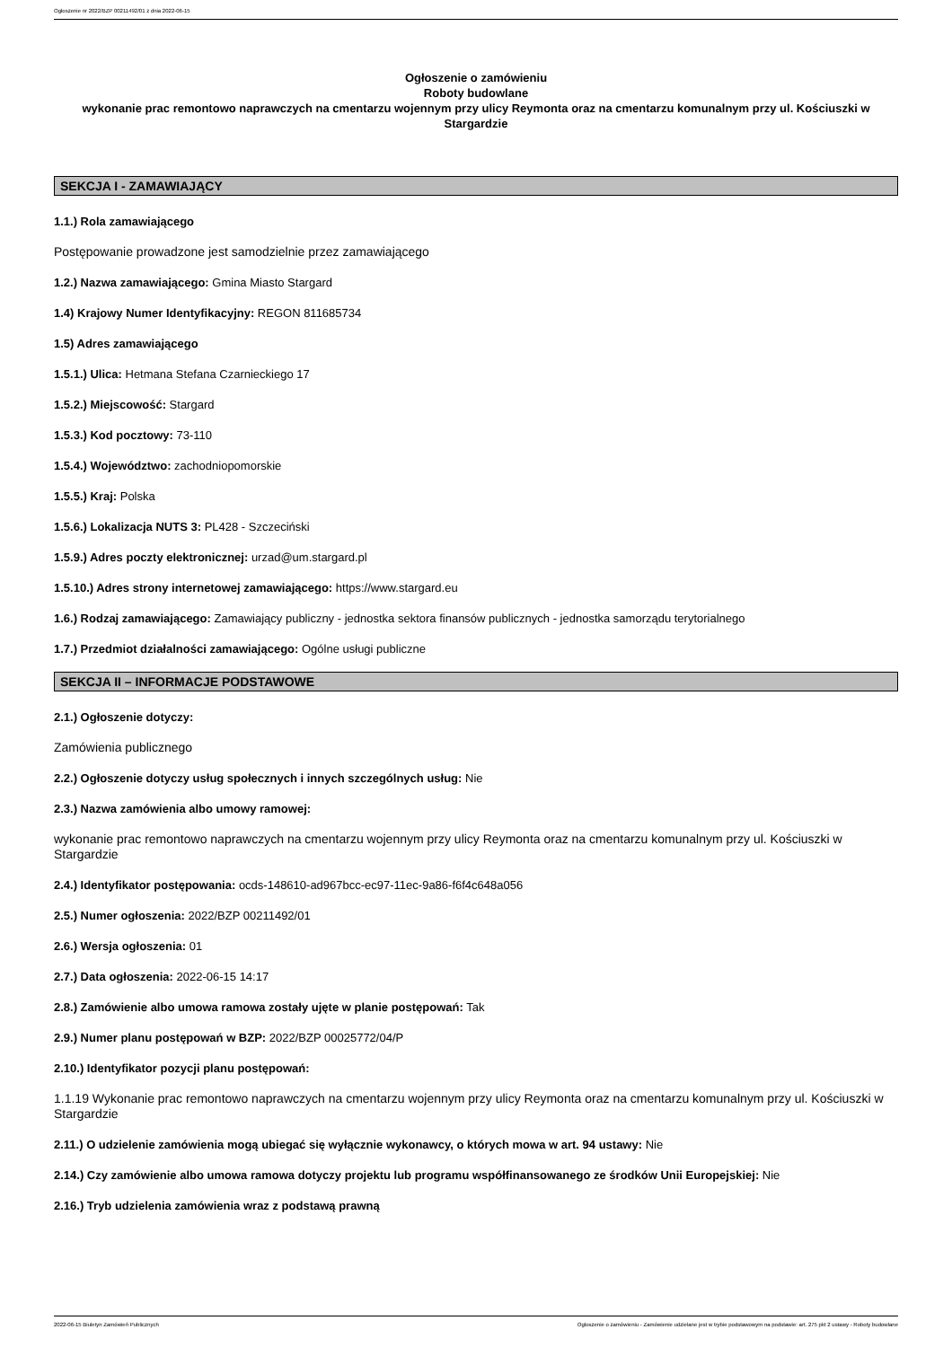Ogłoszenie nr 2022/BZP 00211492/01 z dnia 2022-06-15
Ogłoszenie o zamówieniu
Roboty budowlane
wykonanie prac remontowo naprawczych na cmentarzu wojennym przy ulicy Reymonta oraz na cmentarzu komunalnym przy ul. Kościuszki w Stargardzie
SEKCJA I - ZAMAWIAJĄCY
1.1.) Rola zamawiającego
Postępowanie prowadzone jest samodzielnie przez zamawiającego
1.2.) Nazwa zamawiającego: Gmina Miasto Stargard
1.4) Krajowy Numer Identyfikacyjny: REGON 811685734
1.5) Adres zamawiającego
1.5.1.) Ulica: Hetmana Stefana Czarnieckiego 17
1.5.2.) Miejscowość: Stargard
1.5.3.) Kod pocztowy: 73-110
1.5.4.) Województwo: zachodniopomorskie
1.5.5.) Kraj: Polska
1.5.6.) Lokalizacja NUTS 3: PL428 - Szczeciński
1.5.9.) Adres poczty elektronicznej: urzad@um.stargard.pl
1.5.10.) Adres strony internetowej zamawiającego: https://www.stargard.eu
1.6.) Rodzaj zamawiającego: Zamawiający publiczny - jednostka sektora finansów publicznych - jednostka samorządu terytorialnego
1.7.) Przedmiot działalności zamawiającego: Ogólne usługi publiczne
SEKCJA II – INFORMACJE PODSTAWOWE
2.1.) Ogłoszenie dotyczy:
Zamówienia publicznego
2.2.) Ogłoszenie dotyczy usług społecznych i innych szczególnych usług: Nie
2.3.) Nazwa zamówienia albo umowy ramowej:
wykonanie prac remontowo naprawczych na cmentarzu wojennym przy ulicy Reymonta oraz na cmentarzu komunalnym przy ul. Kościuszki w Stargardzie
2.4.) Identyfikator postępowania: ocds-148610-ad967bcc-ec97-11ec-9a86-f6f4c648a056
2.5.) Numer ogłoszenia: 2022/BZP 00211492/01
2.6.) Wersja ogłoszenia: 01
2.7.) Data ogłoszenia: 2022-06-15 14:17
2.8.) Zamówienie albo umowa ramowa zostały ujęte w planie postępowań: Tak
2.9.) Numer planu postępowań w BZP: 2022/BZP 00025772/04/P
2.10.) Identyfikator pozycji planu postępowań:
1.1.19 Wykonanie prac remontowo naprawczych na cmentarzu wojennym przy ulicy Reymonta oraz na cmentarzu komunalnym przy ul. Kościuszki w Stargardzie
2.11.) O udzielenie zamówienia mogą ubiegać się wyłącznie wykonawcy, o których mowa w art. 94 ustawy: Nie
2.14.) Czy zamówienie albo umowa ramowa dotyczy projektu lub programu współfinansowanego ze środków Unii Europejskiej: Nie
2.16.) Tryb udzielenia zamówienia wraz z podstawą prawną
2022-06-15 Biuletyn Zamówień Publicznych Ogłoszenie o zamówieniu - Zamówienie udzielane jest w trybie podstawowym na podstawie: art. 275 pkt 2 ustawy - Roboty budowlane